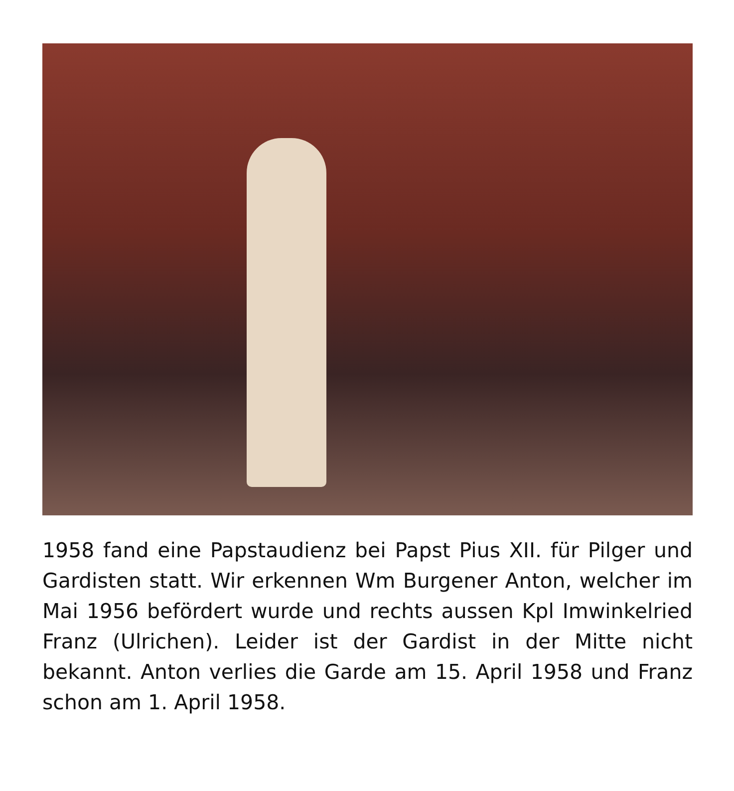1958 fand eine Papstaudienz bei Papst Pius XII. für Pilger und Gardisten statt. Wir erkennen Wm Burgener Anton, welcher im Mai 1956 befördert wurde und rechts aussen Kpl Imwinkelried Franz (Ulrichen). Leider ist der Gardist in der Mitte nicht bekannt. Anton verlies die Garde am 15. April 1958 und Franz schon am 1. April 1958.